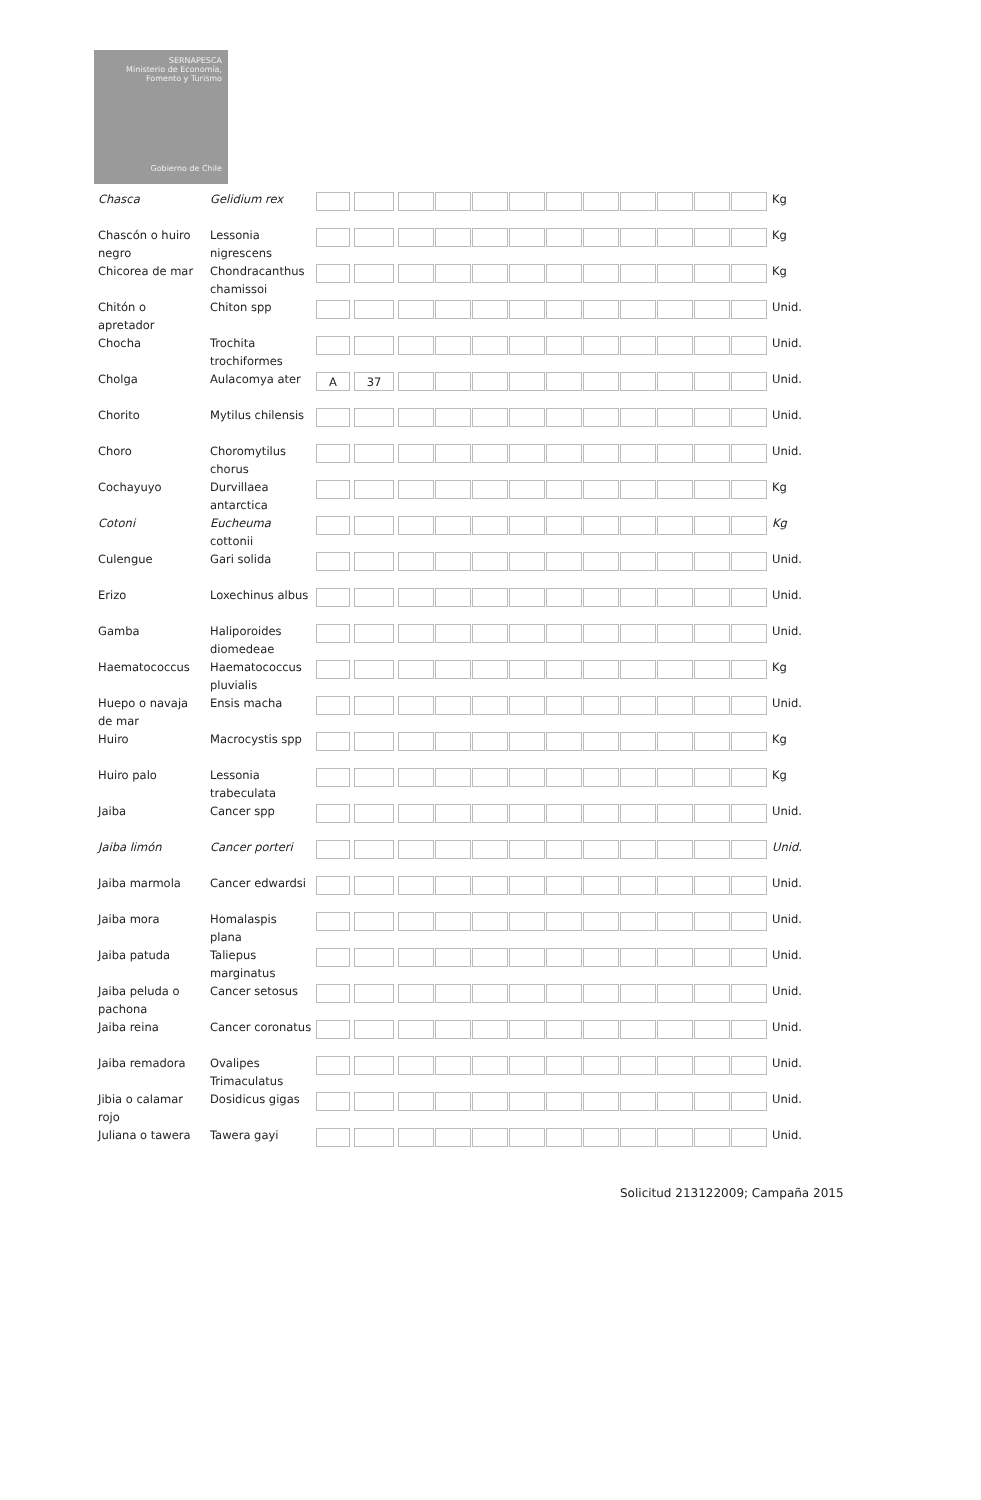SERNAPESCA
Ministerio de Economía, Fomento y Turismo
Gobierno de Chile
| Chasca | Gelidium rex | | | | Kg |
| Chascón o huiro negro | Lessonia nigrescens | | | | Kg |
| Chicorea de mar | Chondracanthus chamissoi | | | | Kg |
| Chitón o apretador | Chiton spp | | | | Unid. |
| Chocha | Trochita trochiformes | | | | Unid. |
| Cholga | Aulacomya ater | A | 37 | | Unid. |
| Chorito | Mytilus chilensis | | | | Unid. |
| Choro | Choromytilus chorus | | | | Unid. |
| Cochayuyo | Durvillaea antarctica | | | | Kg |
| Cotoni | Eucheuma cottonii | | | | Kg |
| Culengue | Gari solida | | | | Unid. |
| Erizo | Loxechinus albus | | | | Unid. |
| Gamba | Haliporoides diomedeae | | | | Unid. |
| Haematococcus | Haematococcus pluvialis | | | | Kg |
| Huepo o navaja de mar | Ensis macha | | | | Unid. |
| Huiro | Macrocystis spp | | | | Kg |
| Huiro palo | Lessonia trabeculata | | | | Kg |
| Jaiba | Cancer spp | | | | Unid. |
| Jaiba limón | Cancer porteri | | | | Unid. |
| Jaiba marmola | Cancer edwardsi | | | | Unid. |
| Jaiba mora | Homalaspis plana | | | | Unid. |
| Jaiba patuda | Taliepus marginatus | | | | Unid. |
| Jaiba peluda o pachona | Cancer setosus | | | | Unid. |
| Jaiba reina | Cancer coronatus | | | | Unid. |
| Jaiba remadora | Ovalipes Trimaculatus | | | | Unid. |
| Jibia o calamar rojo | Dosidicus gigas | | | | Unid. |
| Juliana o tawera | Tawera gayi | | | | Unid. |
Solicitud 213122009; Campaña 2015